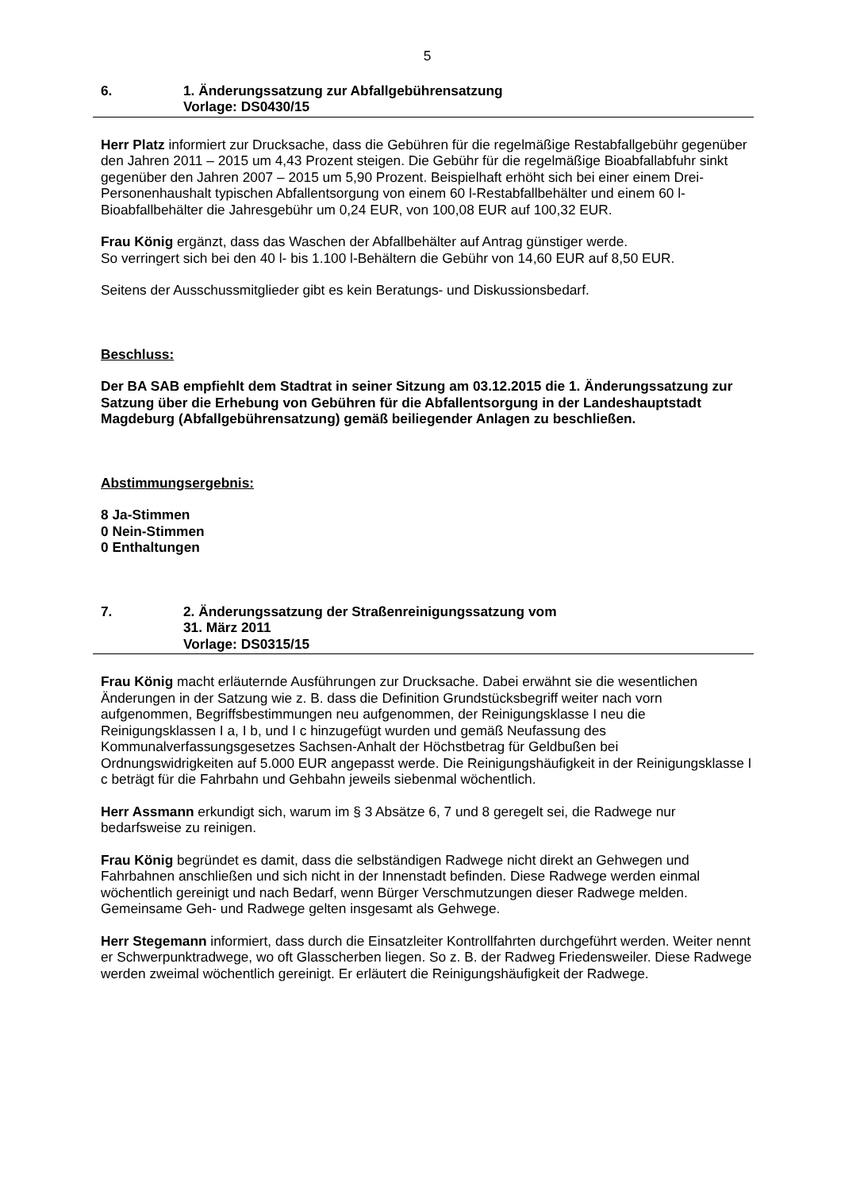5
6. 1. Änderungssatzung zur Abfallgebührensatzung
Vorlage: DS0430/15
Herr Platz informiert zur Drucksache, dass die Gebühren für die regelmäßige Restabfallgebühr gegenüber den Jahren 2011 – 2015 um 4,43 Prozent steigen. Die Gebühr für die regelmäßige Bioabfallabfuhr sinkt gegenüber den Jahren 2007 – 2015 um 5,90 Prozent. Beispielhaft erhöht sich bei einer einem Drei-Personenhaushalt typischen Abfallentsorgung von einem 60 l-Restabfallbehälter und einem 60 l-Bioabfallbehälter die Jahresgebühr um 0,24 EUR, von 100,08 EUR auf 100,32 EUR.
Frau König ergänzt, dass das Waschen der Abfallbehälter auf Antrag günstiger werde.
So verringert sich bei den 40 l- bis 1.100 l-Behältern die Gebühr von 14,60 EUR auf 8,50 EUR.
Seitens der Ausschussmitglieder gibt es kein Beratungs- und Diskussionsbedarf.
Beschluss:
Der BA SAB empfiehlt dem Stadtrat in seiner Sitzung am 03.12.2015 die 1. Änderungssatzung zur Satzung über die Erhebung von Gebühren für die Abfallentsorgung in der Landeshauptstadt Magdeburg (Abfallgebührensatzung) gemäß beiliegender Anlagen zu beschließen.
Abstimmungsergebnis:
8 Ja-Stimmen
0 Nein-Stimmen
0 Enthaltungen
7. 2. Änderungssatzung der Straßenreinigungssatzung vom
31. März 2011
Vorlage: DS0315/15
Frau König macht erläuternde Ausführungen zur Drucksache. Dabei erwähnt sie die wesentlichen Änderungen in der Satzung wie z. B. dass die Definition Grundstücksbegriff weiter nach vorn aufgenommen, Begriffsbestimmungen neu aufgenommen, der Reinigungsklasse I neu die Reinigungsklassen I a, I b, und I c hinzugefügt wurden und gemäß Neufassung des Kommunalverfassungsgesetzes Sachsen-Anhalt der Höchstbetrag für Geldbußen bei Ordnungswidrigkeiten auf 5.000 EUR angepasst werde. Die Reinigungshäufigkeit in der Reinigungsklasse I c beträgt für die Fahrbahn und Gehbahn jeweils siebenmal wöchentlich.
Herr Assmann erkundigt sich, warum im § 3 Absätze 6, 7 und 8 geregelt sei, die Radwege nur bedarfsweise zu reinigen.
Frau König begründet es damit, dass die selbständigen Radwege nicht direkt an Gehwegen und Fahrbahnen anschließen und sich nicht in der Innenstadt befinden. Diese Radwege werden einmal wöchentlich gereinigt und nach Bedarf, wenn Bürger Verschmutzungen dieser Radwege melden. Gemeinsame Geh- und Radwege gelten insgesamt als Gehwege.
Herr Stegemann informiert, dass durch die Einsatzleiter Kontrollfahrten durchgeführt werden. Weiter nennt er Schwerpunktradwege, wo oft Glasscherben liegen. So z. B. der Radweg Friedensweiler. Diese Radwege werden zweimal wöchentlich gereinigt. Er erläutert die Reinigungshäufigkeit der Radwege.